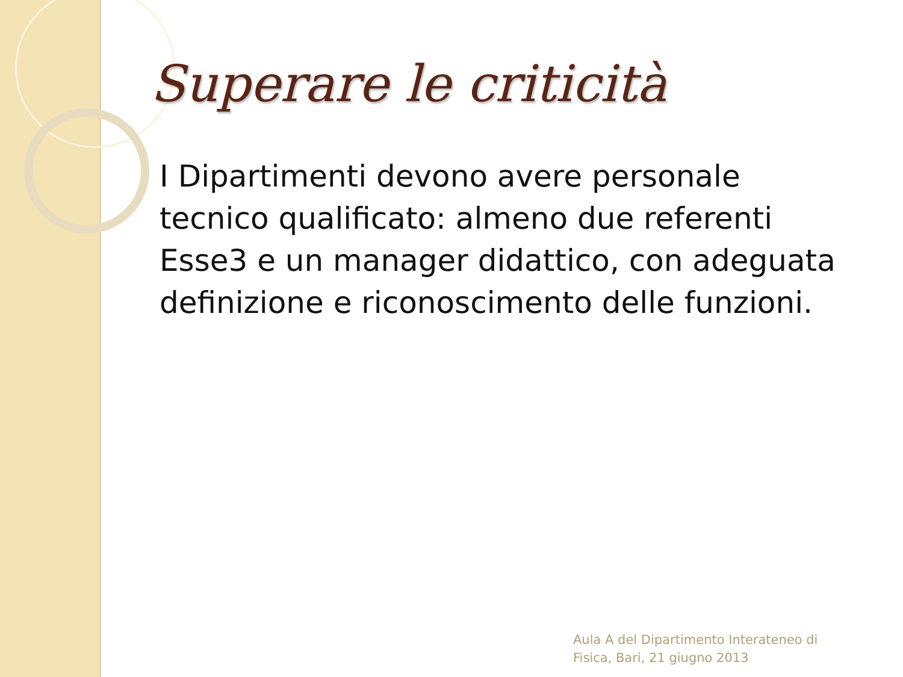Superare le criticità
I Dipartimenti devono avere personale tecnico qualificato: almeno due referenti Esse3 e un manager didattico, con adeguata definizione e riconoscimento delle funzioni.
Aula A del Dipartimento Interateneo di
Fisica, Bari, 21 giugno 2013